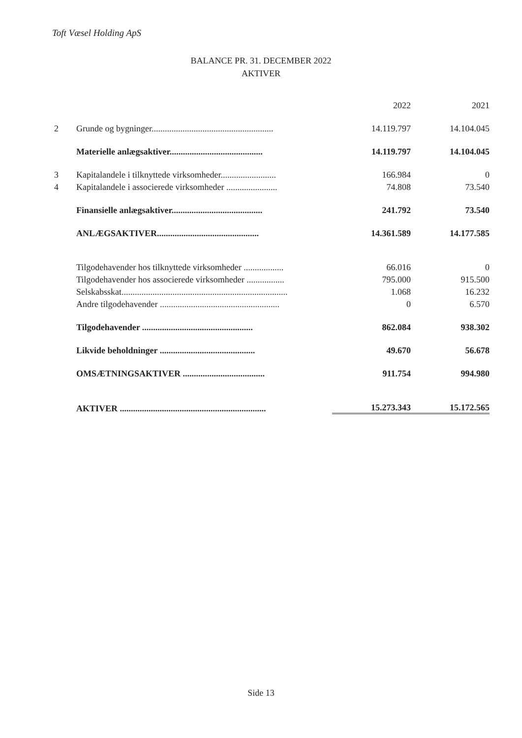Toft Væsel Holding ApS
BALANCE PR. 31. DECEMBER 2022
AKTIVER
| | | 2022 | 2021 |
| 2 | Grunde og bygninger....................................................... | 14.119.797 | 14.104.045 |
| | Materielle anlægsaktiver.......................................... | 14.119.797 | 14.104.045 |
| 3 | Kapitalandele i tilknyttede virksomheder......................... | 166.984 | 0 |
| 4 | Kapitalandele i associerede virksomheder ....................... | 74.808 | 73.540 |
| | Finansielle anlægsaktiver......................................... | 241.792 | 73.540 |
| | ANLÆGSAKTIVER.............................................. | 14.361.589 | 14.177.585 |
| | Tilgodehavender hos tilknyttede virksomheder .................. | 66.016 | 0 |
| | Tilgodehavender hos associerede virksomheder ................. | 795.000 | 915.500 |
| | Selskabsskat........................................................................... | 1.068 | 16.232 |
| | Andre tilgodehavender ...................................................... | 0 | 6.570 |
| | Tilgodehavender .................................................. | 862.084 | 938.302 |
| | Likvide beholdninger ........................................... | 49.670 | 56.678 |
| | OMSÆTNINGSAKTIVER ..................................... | 911.754 | 994.980 |
| | AKTIVER .................................................................. | 15.273.343 | 15.172.565 |
Side 13